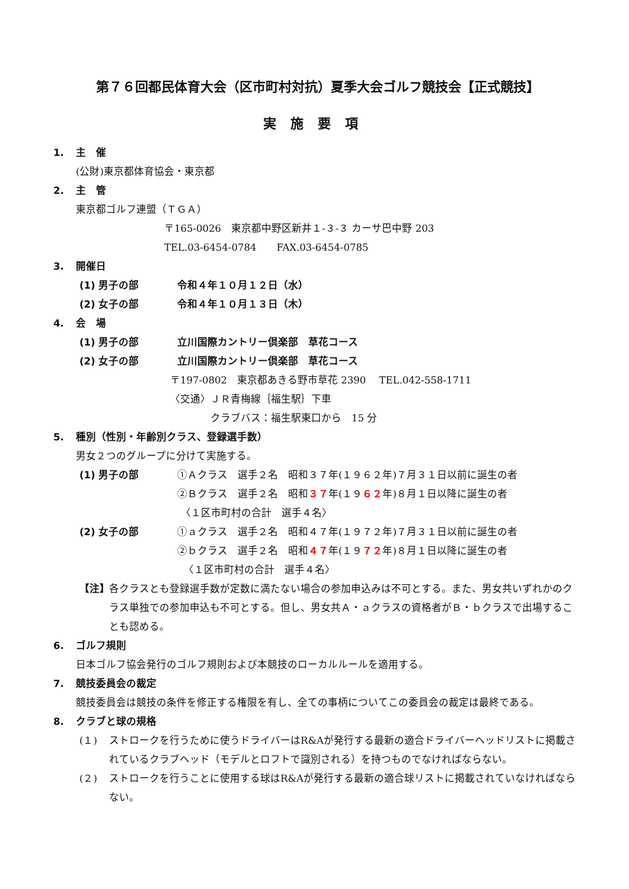第７６回都民体育大会（区市町村対抗）夏季大会ゴルフ競技会【正式競技】
実施要項
1. 主　催
(公財)東京都体育協会・東京都
2. 主　管
東京都ゴルフ連盟（ＴＧＡ）
〒165-0026　東京都中野区新井１-３-３ カーサ巴中野 203
TEL.03-6454-0784　　FAX.03-6454-0785
3. 開催日
(1) 男子の部 令和４年１０月１２日（水）
(2) 女子の部 令和４年１０月１３日（木）
4. 会　場
(1) 男子の部 立川国際カントリー倶楽部　草花コース
(2) 女子の部 立川国際カントリー倶楽部　草花コース
〒197-0802　東京都あきる野市草花 2390　 TEL.042-558-1711
〈交通〉ＪＲ青梅線｛福生駅｝下車
クラブバス：福生駅東口から　15 分
5. 種別（性別・年齢別クラス、登録選手数）
男女２つのグループに分けて実施する。
(1) 男子の部 ①Ａクラス　選手２名　昭和３７年(１９６２年)７月３１日以前に誕生の者
②Ｂクラス　選手２名　昭和３７年(１９６２年)８月１日以降に誕生の者
〈１区市町村の合計　選手４名〉
(2) 女子の部 ①ａクラス　選手２名　昭和４７年(１９７２年)７月３１日以前に誕生の者
②ｂクラス　選手２名　昭和４７年(１９７２年)８月１日以降に誕生の者
〈１区市町村の合計　選手４名〉
【注】 各クラスとも登録選手数が定数に満たない場合の参加申込みは不可とする。また、男女共いずれかのクラス単独での参加申込も不可とする。但し、男女共Ａ・ａクラスの資格者がＢ・ｂクラスで出場することも認める。
6. ゴルフ規則
日本ゴルフ協会発行のゴルフ規則および本競技のローカルルールを適用する。
7. 競技委員会の裁定
競技委員会は競技の条件を修正する権限を有し、全ての事柄についてこの委員会の裁定は最終である。
8. クラブと球の規格
(１) ストロークを行うために使うドライバーはR&Aが発行する最新の適合ドライバーヘッドリストに掲載されているクラブヘッド（モデルとロフトで識別される）を持つものでなければならない。
(２) ストロークを行うことに使用する球はR&Aが発行する最新の適合球リストに掲載されていなければならない。